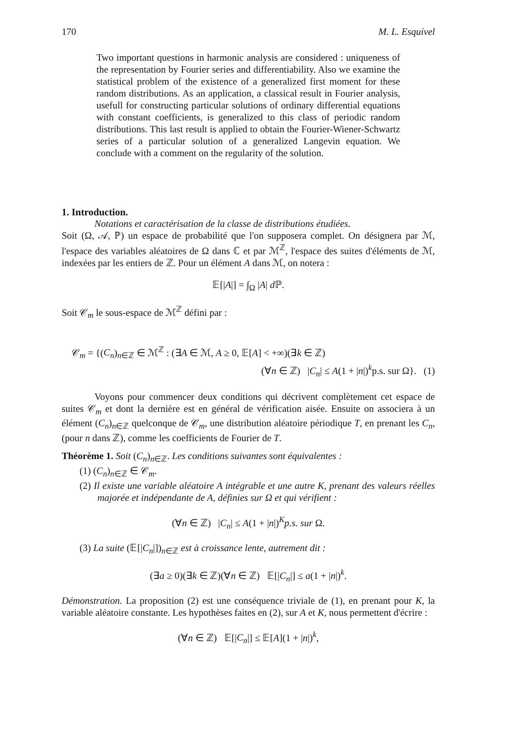170 M. L. Esquível
Two important questions in harmonic analysis are considered : uniqueness of the representation by Fourier series and differentiability. Also we examine the statistical problem of the existence of a generalized first moment for these random distributions. As an application, a classical result in Fourier analysis, usefull for constructing particular solutions of ordinary differential equations with constant coefficients, is generalized to this class of periodic random distributions. This last result is applied to obtain the Fourier-Wiener-Schwartz series of a particular solution of a generalized Langevin equation. We conclude with a comment on the regularity of the solution.
1. Introduction.
Notations et caractérisation de la classe de distributions étudiées.
Soit (Ω, 𝒜, ℙ) un espace de probabilité que l'on supposera complet. On désignera par ℳ, l'espace des variables aléatoires de Ω dans ℂ et par ℳ<sup>ℤ</sup>, l'espace des suites d'éléments de ℳ, indexées par les entiers de ℤ. Pour un élément A dans ℳ, on notera :
𝔼[|A|] = ∫<sub>Ω</sub> |A| d ℙ.
Soit 𝒞<sub>m</sub> le sous-espace de ℳ<sup>ℤ</sup> défini par :
𝒞<sub>m</sub> = {(C<sub>n</sub>)<sub>n∈ℤ</sub> ∈ ℳ<sup>ℤ</sup> : (∃A ∈ ℳ, A ≥ 0, 𝔼[A] < +∞)(∃k ∈ ℤ)
(∀n ∈ ℤ) |C<sub>n</sub>| ≤ A(1 + |n|)<sup>k</sup>p.s. sur Ω}. (1)
Voyons pour commencer deux conditions qui décrivent complètement cet espace de suites 𝒞<sub>m</sub> et dont la dernière est en général de vérification aisée. Ensuite on associera à un élément (C<sub>n</sub>)<sub>n∈ℤ</sub> quelconque de 𝒞<sub>m</sub>, une distribution aléatoire périodique T, en prenant les C<sub>n</sub>, (pour n dans ℤ), comme les coefficients de Fourier de T.
Théorème 1. Soit (C<sub>n</sub>)<sub>n∈ℤ</sub>. Les conditions suivantes sont équivalentes :
(1) (C<sub>n</sub>)<sub>n∈ℤ</sub> ∈ 𝒞<sub>m</sub>.
(2) Il existe une variable aléatoire A intégrable et une autre K, prenant des valeurs réelles majorée et indépendante de A, définies sur Ω et qui vérifient :
(∀n ∈ ℤ) |C<sub>n</sub>| ≤ A(1 + |n|)<sup>K</sup>p.s. sur Ω.
(3) La suite (𝔼[|C<sub>n</sub>|])<sub>n∈ℤ</sub> est à croissance lente, autrement dit :
(∃a ≥ 0)(∃k ∈ ℤ)(∀n ∈ ℤ) 𝔼[|C<sub>n</sub>|] ≤ a(1 + |n|)<sup>k</sup>.
Démonstration. La proposition (2) est une conséquence triviale de (1), en prenant pour K, la variable aléatoire constante. Les hypothèses faites en (2), sur A et K, nous permettent d'écrire :
(∀n ∈ ℤ) 𝔼[|C<sub>n</sub>|] ≤ 𝔼[A](1 + |n|)<sup>k</sup>,